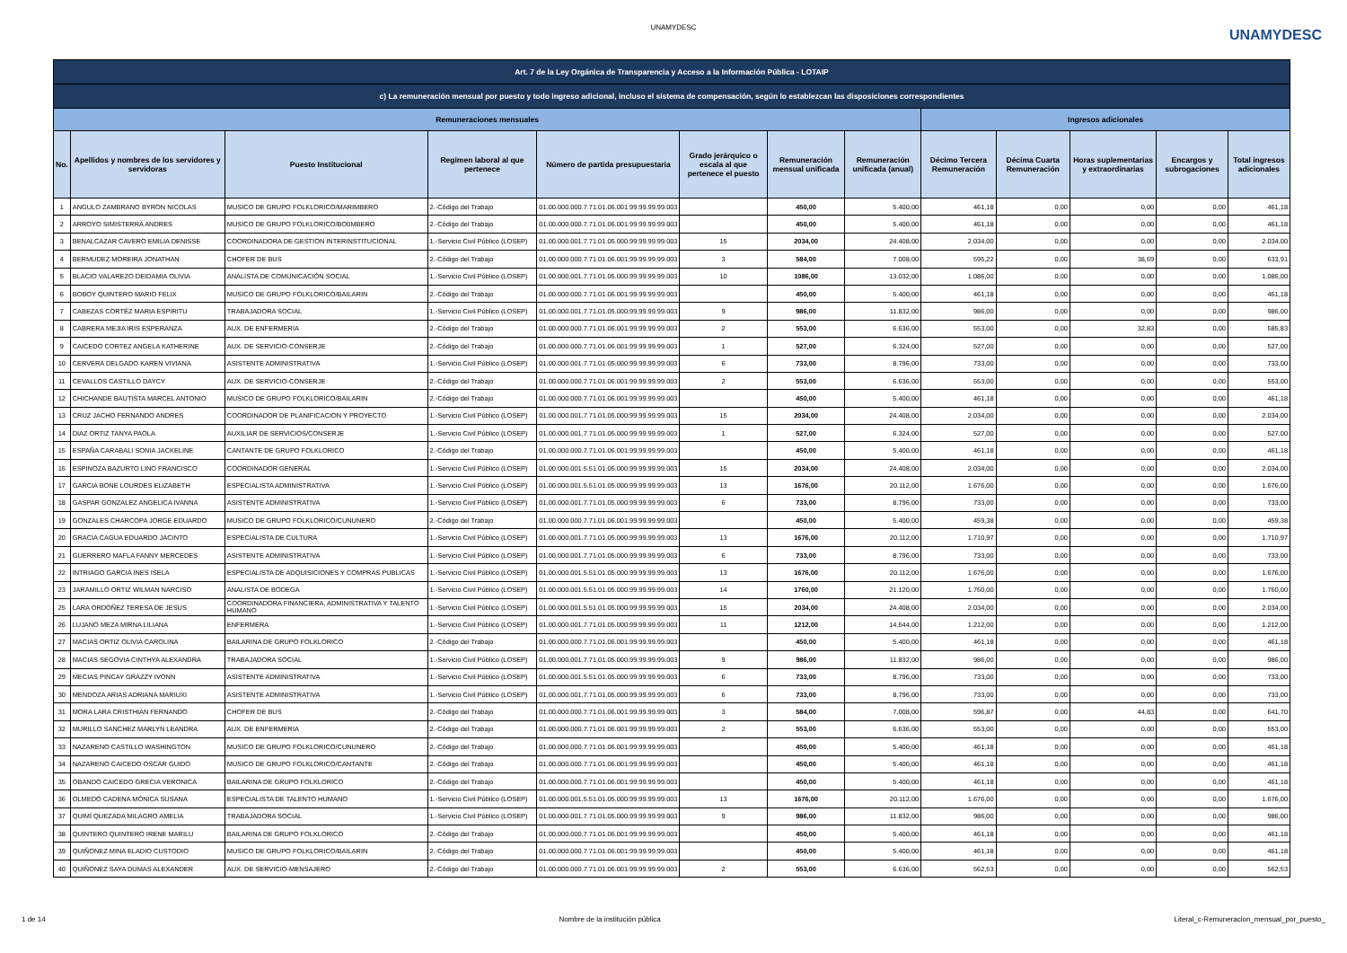UNAMYDESC
UNAMYDESC
| Art. 7 de la Ley Orgánica de Transparencia y Acceso a la Información Pública - LOTAIP | | | | | | | | | | | | |
| c) La remuneración mensual por puesto y todo ingreso adicional, incluso el sistema de compensación, según lo establezcan las disposiciones correspondientes | | | | | | | | | | | | |
| Remuneraciones mensuales | | | | | | | | Ingresos adicionales | | | | |
| No. | Apellidos y nombres de los servidores y servidoras | Puesto Institucional | Regimen laboral al que pertenece | Número de partida presupuestaria | Grado jerárquico o escala al que pertenece el puesto | Remuneración mensual unificada | Remuneración unificada (anual) | Décimo Tercera Remuneración | Décima Cuarta Remuneración | Horas suplementarias y extraordinarias | Encargos y subrogaciones | Total ingresos adicionales |
| 1 | ANGULO ZAMBRANO BYRON NICOLAS | MUSICO DE GRUPO FOLKLORICO/MARIMBERO | 2.-Código del Trabajo | 01.00.000.000.7.71.01.06.001.99.99.99.99.003 | | 450,00 | 5.400,00 | 461,18 | 0,00 | 0,00 | 0,00 | 461,18 |
| 2 | ARROYO SIMISTERRA ANDRES | MUSICO DE GRUPO FOLKLORICO/BO0MBERO | 2.-Código del Trabajo | 01.00.000.000.7.71.01.06.001.99.99.99.99.003 | | 450,00 | 5.400,00 | 461,18 | 0,00 | 0,00 | 0,00 | 461,18 |
| 3 | BENALCAZAR CAVERO EMILIA DENISSE | COORDINADORA DE GESTION INTERINSTITUCIONAL | 1.-Servicio Civil Público (LOSEP) | 01.00.000.001.7.71.01.05.000.99.99.99.99.003 | 15 | 2034,00 | 24.408,00 | 2.034,00 | 0,00 | 0,00 | 0,00 | 2.034,00 |
| 4 | BERMUDEZ MOREIRA JONATHAN | CHOFER DE BUS | 2.-Código del Trabajo | 01.00.000.000.7.71.01.06.001.99.99.99.99.003 | 3 | 584,00 | 7.008,00 | 595,22 | 0,00 | 38,69 | 0,00 | 633,91 |
| 5 | BLACIO VALAREZO DEIDAMIA OLIVIA | ANALISTA DE COMUNICACIÓN SOCIAL | 1.-Servicio Civil Público (LOSEP) | 01.00.000.001.7.71.01.05.000.99.99.99.99.003 | 10 | 1086,00 | 13.032,00 | 1.086,00 | 0,00 | 0,00 | 0,00 | 1.086,00 |
| 6 | BOBOY QUINTERO MARIO FELIX | MUSICO DE GRUPO FOLKLORICO/BAILARIN | 2.-Código del Trabajo | 01.00.000.000.7.71.01.06.001.99.99.99.99.003 | | 450,00 | 5.400,00 | 461,18 | 0,00 | 0,00 | 0,00 | 461,18 |
| 7 | CABEZAS CORTÉZ MARIA ESPIRITU | TRABAJADORA SOCIAL | 1.-Servicio Civil Público (LOSEP) | 01.00.000.001.7.71.01.05.000.99.99.99.99.003 | 9 | 986,00 | 11.832,00 | 986,00 | 0,00 | 0,00 | 0,00 | 986,00 |
| 8 | CABRERA MEJIA IRIS ESPERANZA | AUX. DE ENFERMERIA | 2.-Código del Trabajo | 01.00.000.000.7.71.01.06.001.99.99.99.99.003 | 2 | 553,00 | 6.636,00 | 553,00 | 0,00 | 32,83 | 0,00 | 585,83 |
| 9 | CAICEDO CORTEZ ANGELA KATHERINE | AUX. DE SERVICIO-CONSERJE | 2.-Código del Trabajo | 01.00.000.000.7.71.01.06.001.99.99.99.99.003 | 1 | 527,00 | 6.324,00 | 527,00 | 0,00 | 0,00 | 0,00 | 527,00 |
| 10 | CERVERA DELGADO KAREN VIVIANA | ASISTENTE ADMINISTRATIVA | 1.-Servicio Civil Público (LOSEP) | 01.00.000.001.7.71.01.05.000.99.99.99.99.003 | 6 | 733,00 | 8.796,00 | 733,00 | 0,00 | 0,00 | 0,00 | 733,00 |
| 11 | CEVALLOS CASTILLO DAYCY | AUX. DE SERVICIO-CONSERJE | 2.-Código del Trabajo | 01.00.000.000.7.71.01.06.001.99.99.99.99.003 | 2 | 553,00 | 6.636,00 | 553,00 | 0,00 | 0,00 | 0,00 | 553,00 |
| 12 | CHICHANDE BAUTISTA MARCEL ANTONIO | MUSICO DE GRUPO FOLKLORICO/BAILARIN | 2.-Código del Trabajo | 01.00.000.000.7.71.01.06.001.99.99.99.99.003 | | 450,00 | 5.400,00 | 461,18 | 0,00 | 0,00 | 0,00 | 461,18 |
| 13 | CRUZ JACHO FERNANDO ANDRES | COORDINADOR DE PLANIFICACION Y PROYECTO | 1.-Servicio Civil Público (LOSEP) | 01.00.000.001.7.71.01.05.000.99.99.99.99.003 | 15 | 2034,00 | 24.408,00 | 2.034,00 | 0,00 | 0,00 | 0,00 | 2.034,00 |
| 14 | DIAZ ORTIZ TANYA PAOLA | AUXILIAR DE SERVICIOS/CONSERJE | 1.-Servicio Civil Público (LOSEP) | 01.00.000.001.7.71.01.05.000.99.99.99.99.003 | 1 | 527,00 | 6.324,00 | 527,00 | 0,00 | 0,00 | 0,00 | 527,00 |
| 15 | ESPAÑA CARABALI SONIA JACKELINE | CANTANTE DE GRUPO FOLKLORICO | 2.-Código del Trabajo | 01.00.000.000.7.71.01.06.001.99.99.99.99.003 | | 450,00 | 5.400,00 | 461,18 | 0,00 | 0,00 | 0,00 | 461,18 |
| 16 | ESPINOZA BAZURTO LINO FRANCISCO | COORDINADOR GENERAL | 1.-Servicio Civil Público (LOSEP) | 01.00.000.001.5.51.01.05.000.99.99.99.99.003 | 15 | 2034,00 | 24.408,00 | 2.034,00 | 0,00 | 0,00 | 0,00 | 2.034,00 |
| 17 | GARCIA BONE LOURDES ELIZABETH | ESPECIALISTA ADMINISTRATIVA | 1.-Servicio Civil Público (LOSEP) | 01.00.000.001.5.51.01.05.000.99.99.99.99.003 | 13 | 1676,00 | 20.112,00 | 1.676,00 | 0,00 | 0,00 | 0,00 | 1.676,00 |
| 18 | GASPAR GONZALEZ ANGELICA IVANNA | ASISTENTE ADMINISTRATIVA | 1.-Servicio Civil Público (LOSEP) | 01.00.000.001.7.71.01.05.000.99.99.99.99.003 | 6 | 733,00 | 8.796,00 | 733,00 | 0,00 | 0,00 | 0,00 | 733,00 |
| 19 | GONZALES CHARCOPA JORGE EDUARDO | MUSICO DE GRUPO FOLKLORICO/CUNUNERO | 2.-Código del Trabajo | 01.00.000.000.7.71.01.06.001.99.99.99.99.003 | | 450,00 | 5.400,00 | 459,38 | 0,00 | 0,00 | 0,00 | 459,38 |
| 20 | GRACIA CAGUA EDUARDO JACINTO | ESPECIALISTA DE CULTURA | 1.-Servicio Civil Público (LOSEP) | 01.00.000.001.7.71.01.05.000.99.99.99.99.003 | 13 | 1676,00 | 20.112,00 | 1.710,97 | 0,00 | 0,00 | 0,00 | 1.710,97 |
| 21 | GUERRERO MAFLA FANNY MERCEDES | ASISTENTE ADMINISTRATIVA | 1.-Servicio Civil Público (LOSEP) | 01.00.000.001.7.71.01.05.000.99.99.99.99.003 | 6 | 733,00 | 8.796,00 | 733,00 | 0,00 | 0,00 | 0,00 | 733,00 |
| 22 | INTRIAGO GARCIA INES ISELA | ESPECIALISTA DE ADQUISICIONES Y COMPRAS PUBLICAS | 1.-Servicio Civil Público (LOSEP) | 01.00.000.001.5.51.01.05.000.99.99.99.99.003 | 13 | 1676,00 | 20.112,00 | 1.676,00 | 0,00 | 0,00 | 0,00 | 1.676,00 |
| 23 | JARAMILLO ORTIZ WILMAN NARCISO | ANALISTA DE BODEGA | 1.-Servicio Civil Público (LOSEP) | 01.00.000.001.5.51.01.05.000.99.99.99.99.003 | 14 | 1760,00 | 21.120,00 | 1.760,00 | 0,00 | 0,00 | 0,00 | 1.760,00 |
| 25 | LARA ORDOÑEZ TERESA DE JESUS | COORDINADORA FINANCIERA, ADMINISTRATIVA Y TALENTO HUMANO | 1.-Servicio Civil Público (LOSEP) | 01.00.000.001.5.51.01.05.000.99.99.99.99.003 | 15 | 2034,00 | 24.408,00 | 2.034,00 | 0,00 | 0,00 | 0,00 | 2.034,00 |
| 26 | LUJANO MEZA MIRNA LILIANA | ENFERMERA | 1.-Servicio Civil Público (LOSEP) | 01.00.000.001.7.71.01.05.000.99.99.99.99.003 | 11 | 1212,00 | 14.544,00 | 1.212,00 | 0,00 | 0,00 | 0,00 | 1.212,00 |
| 27 | MACIAS ORTIZ OLIVIA CAROLINA | BAILARINA DE GRUPO FOLKLORICO | 2.-Código del Trabajo | 01.00.000.000.7.71.01.06.001.99.99.99.99.003 | | 450,00 | 5.400,00 | 461,18 | 0,00 | 0,00 | 0,00 | 461,18 |
| 28 | MACIAS SEGOVIA CINTHYA ALEXANDRA | TRABAJADORA SOCIAL | 1.-Servicio Civil Público (LOSEP) | 01.00.000.001.7.71.01.05.000.99.99.99.99.003 | 9 | 986,00 | 11.832,00 | 986,00 | 0,00 | 0,00 | 0,00 | 986,00 |
| 29 | MECIAS PINCAY GRAZZY IVONN | ASISTENTE ADMINISTRATIVA | 1.-Servicio Civil Público (LOSEP) | 01.00.000.001.5.51.01.05.000.99.99.99.99.003 | 6 | 733,00 | 8.796,00 | 733,00 | 0,00 | 0,00 | 0,00 | 733,00 |
| 30 | MENDOZA ARIAS ADRIANA MARIUXI | ASISTENTE ADMINISTRATIVA | 1.-Servicio Civil Público (LOSEP) | 01.00.000.001.7.71.01.05.000.99.99.99.99.003 | 6 | 733,00 | 8.796,00 | 733,00 | 0,00 | 0,00 | 0,00 | 733,00 |
| 31 | MORA LARA CRISTHIAN FERNANDO | CHOFER DE BUS | 2.-Código del Trabajo | 01.00.000.000.7.71.01.06.001.99.99.99.99.003 | 3 | 584,00 | 7.008,00 | 596,87 | 0,00 | 44,83 | 0,00 | 641,70 |
| 32 | MURILLO SANCHEZ MARLYN LEANDRA | AUX. DE ENFERMERIA | 2.-Código del Trabajo | 01.00.000.000.7.71.01.06.001.99.99.99.99.003 | 2 | 553,00 | 6.636,00 | 553,00 | 0,00 | 0,00 | 0,00 | 553,00 |
| 33 | NAZARENO CASTILLO WASHINGTON | MUSICO DE GRUPO FOLKLORICO/CUNUNERO | 2.-Código del Trabajo | 01.00.000.000.7.71.01.06.001.99.99.99.99.003 | | 450,00 | 5.400,00 | 461,18 | 0,00 | 0,00 | 0,00 | 461,18 |
| 34 | NAZARENO CAICEDO OSCAR GUIDO | MUSICO DE GRUPO FOLKLORICO/CANTANTE | 2.-Código del Trabajo | 01.00.000.000.7.71.01.06.001.99.99.99.99.003 | | 450,00 | 5.400,00 | 461,18 | 0,00 | 0,00 | 0,00 | 461,18 |
| 35 | OBANDO CAICEDO GRECIA VERONICA | BAILARINA DE GRUPO FOLKLORICO | 2.-Código del Trabajo | 01.00.000.000.7.71.01.06.001.99.99.99.99.003 | | 450,00 | 5.400,00 | 461,18 | 0,00 | 0,00 | 0,00 | 461,18 |
| 36 | OLMEDO CADENA MÓNICA SUSANA | ESPECIALISTA DE TALENTO HUMANO | 1.-Servicio Civil Público (LOSEP) | 01.00.000.001.5.51.01.05.000.99.99.99.99.003 | 13 | 1676,00 | 20.112,00 | 1.676,00 | 0,00 | 0,00 | 0,00 | 1.676,00 |
| 37 | QUIMÍ QUEZADA MILAGRO AMELIA | TRABAJADORA SOCIAL | 1.-Servicio Civil Público (LOSEP) | 01.00.000.001.7.71.01.05.000.99.99.99.99.003 | 9 | 986,00 | 11.832,00 | 986,00 | 0,00 | 0,00 | 0,00 | 986,00 |
| 38 | QUINTERO QUINTERO IRENE MARILU | BAILARINA DE GRUPO FOLKLORICO | 2.-Código del Trabajo | 01.00.000.000.7.71.01.06.001.99.99.99.99.003 | | 450,00 | 5.400,00 | 461,18 | 0,00 | 0,00 | 0,00 | 461,18 |
| 39 | QUIÑONEZ MINA ELADIO CUSTODIO | MUSICO DE GRUPO FOLKLORICO/BAILARIN | 2.-Código del Trabajo | 01.00.000.000.7.71.01.06.001.99.99.99.99.003 | | 450,00 | 5.400,00 | 461,18 | 0,00 | 0,00 | 0,00 | 461,18 |
| 40 | QUIÑONEZ SAYA DUMAS ALEXANDER | AUX. DE SERVICIO-MENSAJERO | 2.-Código del Trabajo | 01.00.000.000.7.71.01.06.001.99.99.99.99.003 | 2 | 553,00 | 6.636,00 | 562,53 | 0,00 | 0,00 | 0,00 | 562,53 |
1 de 14 Nombre de la institución pública Literal_c-Remuneracion_mensual_por_puesto_